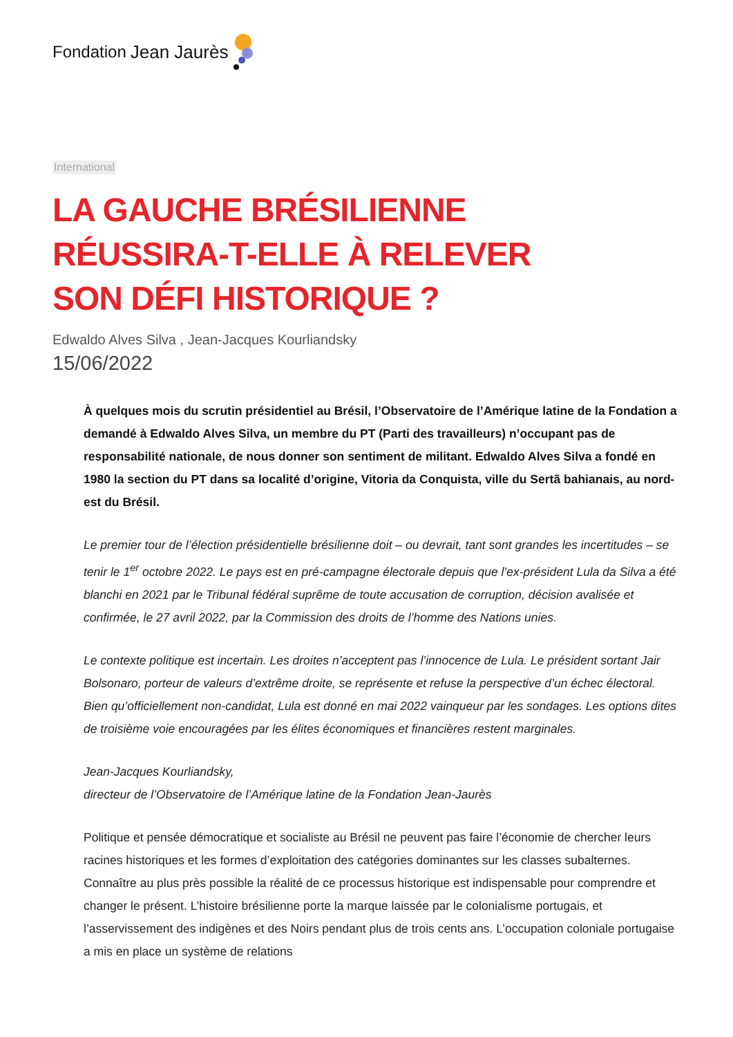Fondation Jean Jaurès
International
LA GAUCHE BRÉSILIENNE RÉUSSIRA-T-ELLE À RELEVER SON DÉFI HISTORIQUE ?
Edwaldo Alves Silva , Jean-Jacques Kourliandsky
15/06/2022
À quelques mois du scrutin présidentiel au Brésil, l’Observatoire de l’Amérique latine de la Fondation a demandé à Edwaldo Alves Silva, un membre du PT (Parti des travailleurs) n’occupant pas de responsabilité nationale, de nous donner son sentiment de militant. Edwaldo Alves Silva a fondé en 1980 la section du PT dans sa localité d’origine, Vitoria da Conquista, ville du Sertã bahianais, au nord-est du Brésil.
Le premier tour de l’élection présidentielle brésilienne doit – ou devrait, tant sont grandes les incertitudes – se tenir le 1<sup>er</sup> octobre 2022. Le pays est en pré-campagne électorale depuis que l’ex-président Lula da Silva a été blanchi en 2021 par le Tribunal fédéral suprême de toute accusation de corruption, décision avalisée et confirmée, le 27 avril 2022, par la Commission des droits de l’homme des Nations unies.
Le contexte politique est incertain. Les droites n’acceptent pas l’innocence de Lula. Le président sortant Jair Bolsonaro, porteur de valeurs d’extrême droite, se représente et refuse la perspective d’un échec électoral. Bien qu’officiellement non-candidat, Lula est donné en mai 2022 vainqueur par les sondages. Les options dites de troisième voie encouragées par les élites économiques et financières restent marginales.
Jean-Jacques Kourliandsky,
directeur de l’Observatoire de l’Amérique latine de la Fondation Jean-Jaurès
Politique et pensée démocratique et socialiste au Brésil ne peuvent pas faire l’économie de chercher leurs racines historiques et les formes d’exploitation des catégories dominantes sur les classes subalternes. Connaître au plus près possible la réalité de ce processus historique est indispensable pour comprendre et changer le présent. L’histoire brésilienne porte la marque laissée par le colonialisme portugais, et l’asservissement des indigènes et des Noirs pendant plus de trois cents ans. L’occupation coloniale portugaise a mis en place un système de relations